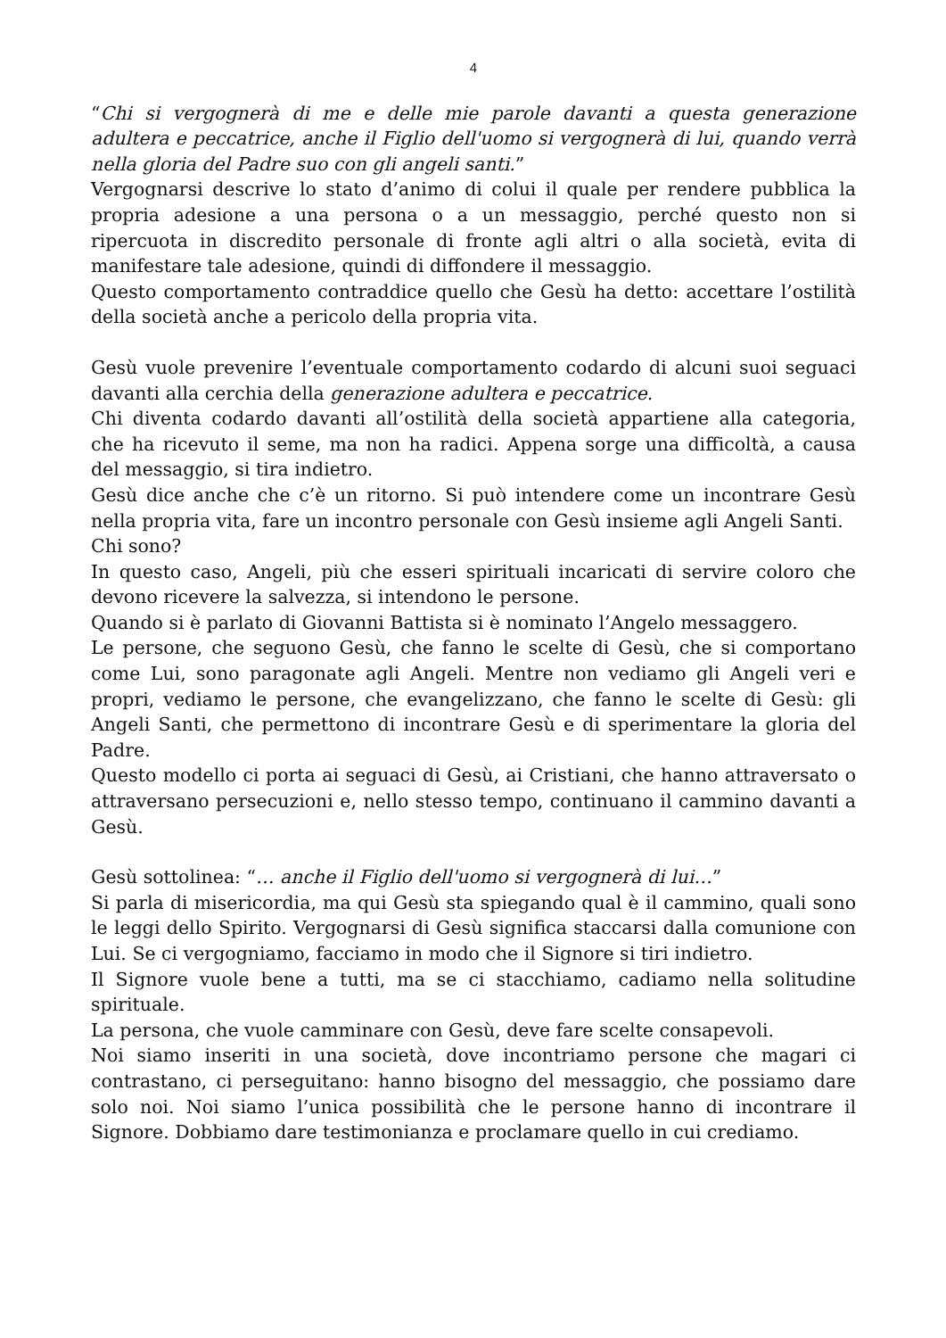4
“Chi si vergognerà di me e delle mie parole davanti a questa generazione adultera e peccatrice, anche il Figlio dell'uomo si vergognerà di lui, quando verrà nella gloria del Padre suo con gli angeli santi.”
Vergognarsi descrive lo stato d’animo di colui il quale per rendere pubblica la propria adesione a una persona o a un messaggio, perché questo non si ripercuota in discredito personale di fronte agli altri o alla società, evita di manifestare tale adesione, quindi di diffondere il messaggio.
Questo comportamento contraddice quello che Gesù ha detto: accettare l’ostilità della società anche a pericolo della propria vita.
Gesù vuole prevenire l’eventuale comportamento codardo di alcuni suoi seguaci davanti alla cerchia della generazione adultera e peccatrice.
Chi diventa codardo davanti all’ostilità della società appartiene alla categoria, che ha ricevuto il seme, ma non ha radici. Appena sorge una difficoltà, a causa del messaggio, si tira indietro.
Gesù dice anche che c’è un ritorno. Si può intendere come un incontrare Gesù nella propria vita, fare un incontro personale con Gesù insieme agli Angeli Santi.
Chi sono?
In questo caso, Angeli, più che esseri spirituali incaricati di servire coloro che devono ricevere la salvezza, si intendono le persone.
Quando si è parlato di Giovanni Battista si è nominato l’Angelo messaggero.
Le persone, che seguono Gesù, che fanno le scelte di Gesù, che si comportano come Lui, sono paragonate agli Angeli. Mentre non vediamo gli Angeli veri e propri, vediamo le persone, che evangelizzano, che fanno le scelte di Gesù: gli Angeli Santi, che permettono di incontrare Gesù e di sperimentare la gloria del Padre.
Questo modello ci porta ai seguaci di Gesù, ai Cristiani, che hanno attraversato o attraversano persecuzioni e, nello stesso tempo, continuano il cammino davanti a Gesù.
Gesù sottolinea: “… anche il Figlio dell'uomo si vergognerà di lui…”
Si parla di misericordia, ma qui Gesù sta spiegando qual è il cammino, quali sono le leggi dello Spirito. Vergognarsi di Gesù significa staccarsi dalla comunione con Lui. Se ci vergogniamo, facciamo in modo che il Signore si tiri indietro.
Il Signore vuole bene a tutti, ma se ci stacchiamo, cadiamo nella solitudine spirituale.
La persona, che vuole camminare con Gesù, deve fare scelte consapevoli.
Noi siamo inseriti in una società, dove incontriamo persone che magari ci contrastano, ci perseguitano: hanno bisogno del messaggio, che possiamo dare solo noi. Noi siamo l’unica possibilità che le persone hanno di incontrare il Signore. Dobbiamo dare testimonianza e proclamare quello in cui crediamo.